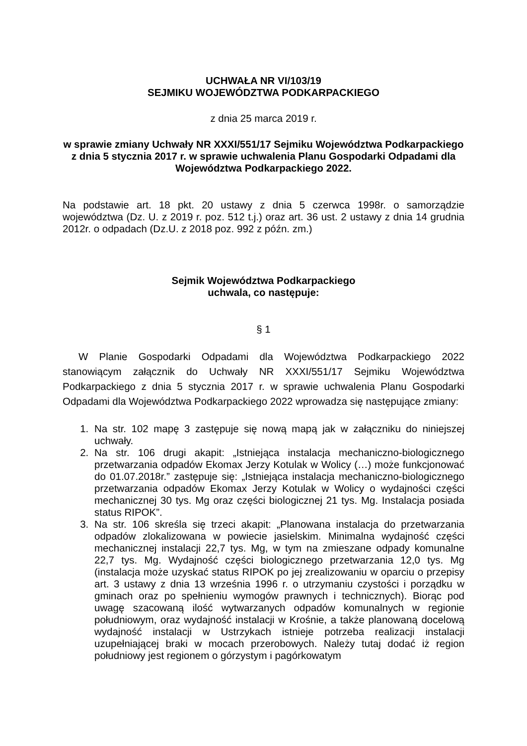UCHWAŁA NR VI/103/19
SEJMIKU WOJEWÓDZTWA PODKARPACKIEGO
z dnia 25 marca 2019 r.
w sprawie zmiany Uchwały NR XXXI/551/17 Sejmiku Województwa Podkarpackiego z dnia 5 stycznia 2017 r. w sprawie uchwalenia Planu Gospodarki Odpadami dla Województwa Podkarpackiego 2022.
Na podstawie art. 18 pkt. 20 ustawy z dnia 5 czerwca 1998r. o samorządzie województwa (Dz. U. z 2019 r. poz. 512 t.j.) oraz art. 36 ust. 2 ustawy z dnia 14 grudnia 2012r. o odpadach (Dz.U. z 2018 poz. 992 z późn. zm.)
Sejmik Województwa Podkarpackiego
uchwala, co następuje:
§ 1
W Planie Gospodarki Odpadami dla Województwa Podkarpackiego 2022 stanowiącym załącznik do Uchwały NR XXXI/551/17 Sejmiku Województwa Podkarpackiego z dnia 5 stycznia 2017 r. w sprawie uchwalenia Planu Gospodarki Odpadami dla Województwa Podkarpackiego 2022 wprowadza się następujące zmiany:
1. Na str. 102 mapę 3 zastępuje się nową mapą jak w załączniku do niniejszej uchwały.
2. Na str. 106 drugi akapit: „Istniejąca instalacja mechaniczno-biologicznego przetwarzania odpadów Ekomax Jerzy Kotulak w Wolicy (…) może funkcjonować do 01.07.2018r.” zastępuje się: „Istniejąca instalacja mechaniczno-biologicznego przetwarzania odpadów Ekomax Jerzy Kotulak w Wolicy o wydajności części mechanicznej 30 tys. Mg oraz części biologicznej 21 tys. Mg. Instalacja posiada status RIPOK”.
3. Na str. 106 skreśla się trzeci akapit: „Planowana instalacja do przetwarzania odpadów zlokalizowana w powiecie jasielskim. Minimalna wydajność części mechanicznej instalacji 22,7 tys. Mg, w tym na zmieszane odpady komunalne 22,7 tys. Mg. Wydajność części biologicznego przetwarzania 12,0 tys. Mg (instalacja może uzyskać status RIPOK po jej zrealizowaniu w oparciu o przepisy art. 3 ustawy z dnia 13 września 1996 r. o utrzymaniu czystości i porządku w gminach oraz po spełnieniu wymogów prawnych i technicznych). Biorąc pod uwagę szacowaną ilość wytwarzanych odpadów komunalnych w regionie południowym, oraz wydajność instalacji w Krośnie, a także planowaną docelową wydajność instalacji w Ustrzykach istnieje potrzeba realizacji instalacji uzupełniającej braki w mocach przerobowych. Należy tutaj dodać iż region południowy jest regionem o górzystym i pagórkowatym